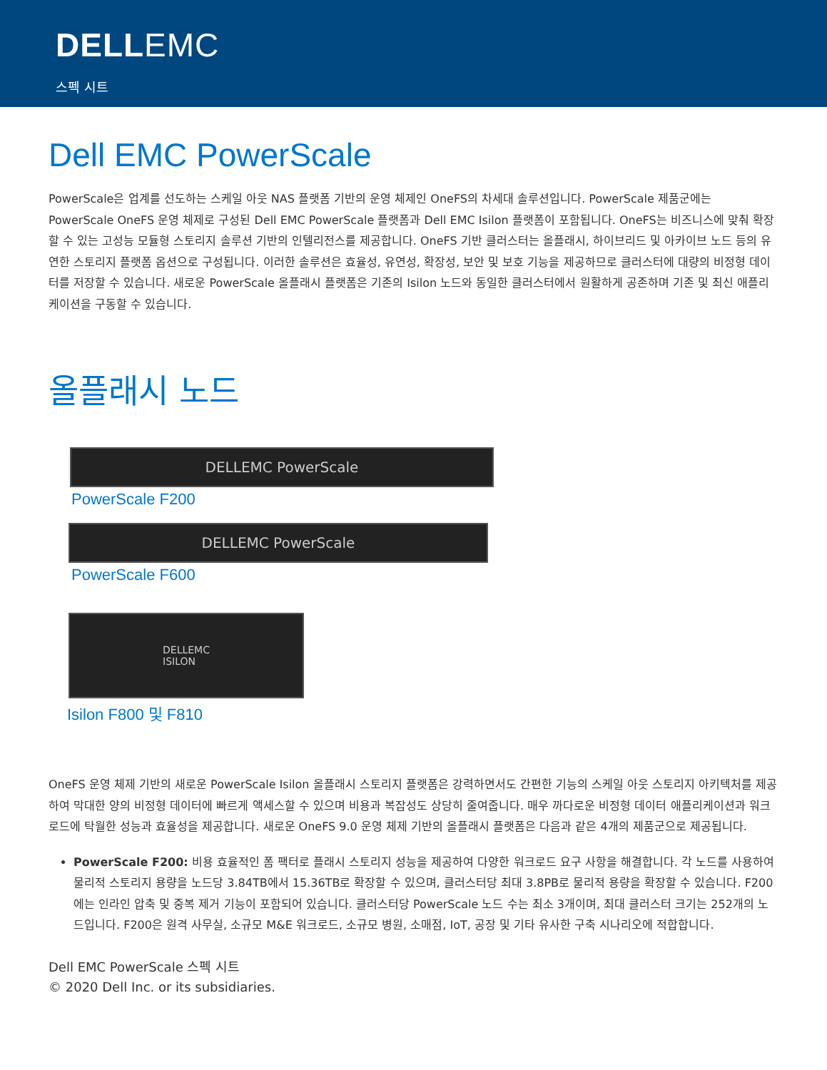DELLEMC
스펙 시트
Dell EMC PowerScale
PowerScale은 업계를 선도하는 스케일 아웃 NAS 플랫폼 기반의 운영 체제인 OneFS의 차세대 솔루션입니다. PowerScale 제품군에는 PowerScale OneFS 운영 체제로 구성된 Dell EMC PowerScale 플랫폼과 Dell EMC Isilon 플랫폼이 포함됩니다. OneFS는 비즈니스에 맞춰 확장할 수 있는 고성능 모듈형 스토리지 솔루션 기반의 인텔리전스를 제공합니다. OneFS 기반 클러스터는 올플래시, 하이브리드 및 아카이브 노드 등의 유연한 스토리지 플랫폼 옵션으로 구성됩니다. 이러한 솔루션은 효율성, 유연성, 확장성, 보안 및 보호 기능을 제공하므로 클러스터에 대량의 비정형 데이터를 저장할 수 있습니다. 새로운 PowerScale 올플래시 플랫폼은 기존의 Isilon 노드와 동일한 클러스터에서 원활하게 공존하며 기존 및 최신 애플리케이션을 구동할 수 있습니다.
올플래시 노드
DELLEMC PowerScale
PowerScale F200
DELLEMC PowerScale
PowerScale F600
DELLEMC
ISILON
Isilon F800 및 F810
OneFS 운영 체제 기반의 새로운 PowerScale Isilon 올플래시 스토리지 플랫폼은 강력하면서도 간편한 기능의 스케일 아웃 스토리지 아키텍처를 제공하여 막대한 양의 비정형 데이터에 빠르게 액세스할 수 있으며 비용과 복잡성도 상당히 줄여줍니다. 매우 까다로운 비정형 데이터 애플리케이션과 워크로드에 탁월한 성능과 효율성을 제공합니다. 새로운 OneFS 9.0 운영 체제 기반의 올플래시 플랫폼은 다음과 같은 4개의 제품군으로 제공됩니다.
PowerScale F200: 비용 효율적인 폼 팩터로 플래시 스토리지 성능을 제공하여 다양한 워크로드 요구 사항을 해결합니다. 각 노드를 사용하여 물리적 스토리지 용량을 노드당 3.84TB에서 15.36TB로 확장할 수 있으며, 클러스터당 최대 3.8PB로 물리적 용량을 확장할 수 있습니다. F200에는 인라인 압축 및 중복 제거 기능이 포함되어 있습니다. 클러스터당 PowerScale 노드 수는 최소 3개이며, 최대 클러스터 크기는 252개의 노드입니다. F200은 원격 사무실, 소규모 M&E 워크로드, 소규모 병원, 소매점, IoT, 공장 및 기타 유사한 구축 시나리오에 적합합니다.
Dell EMC PowerScale 스펙 시트
© 2020 Dell Inc. or its subsidiaries.